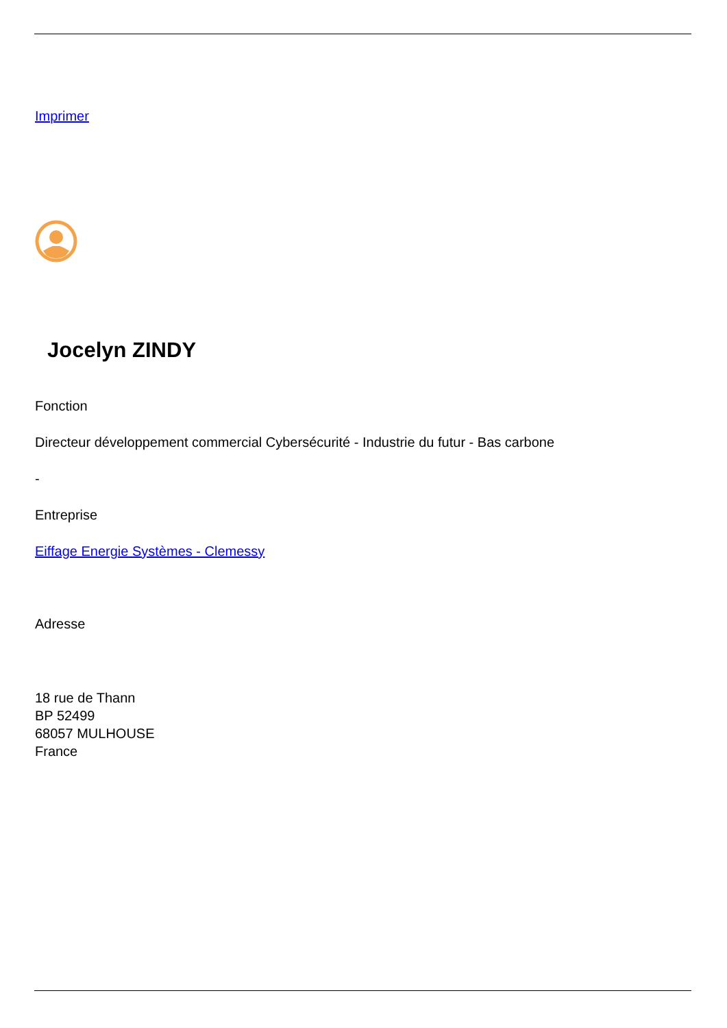Imprimer
Jocelyn ZINDY
Fonction
Directeur développement commercial Cybersécurité - Industrie du futur - Bas carbone
-
Entreprise
Eiffage Energie Systèmes - Clemessy
Adresse
18 rue de Thann
BP 52499
68057 MULHOUSE
France